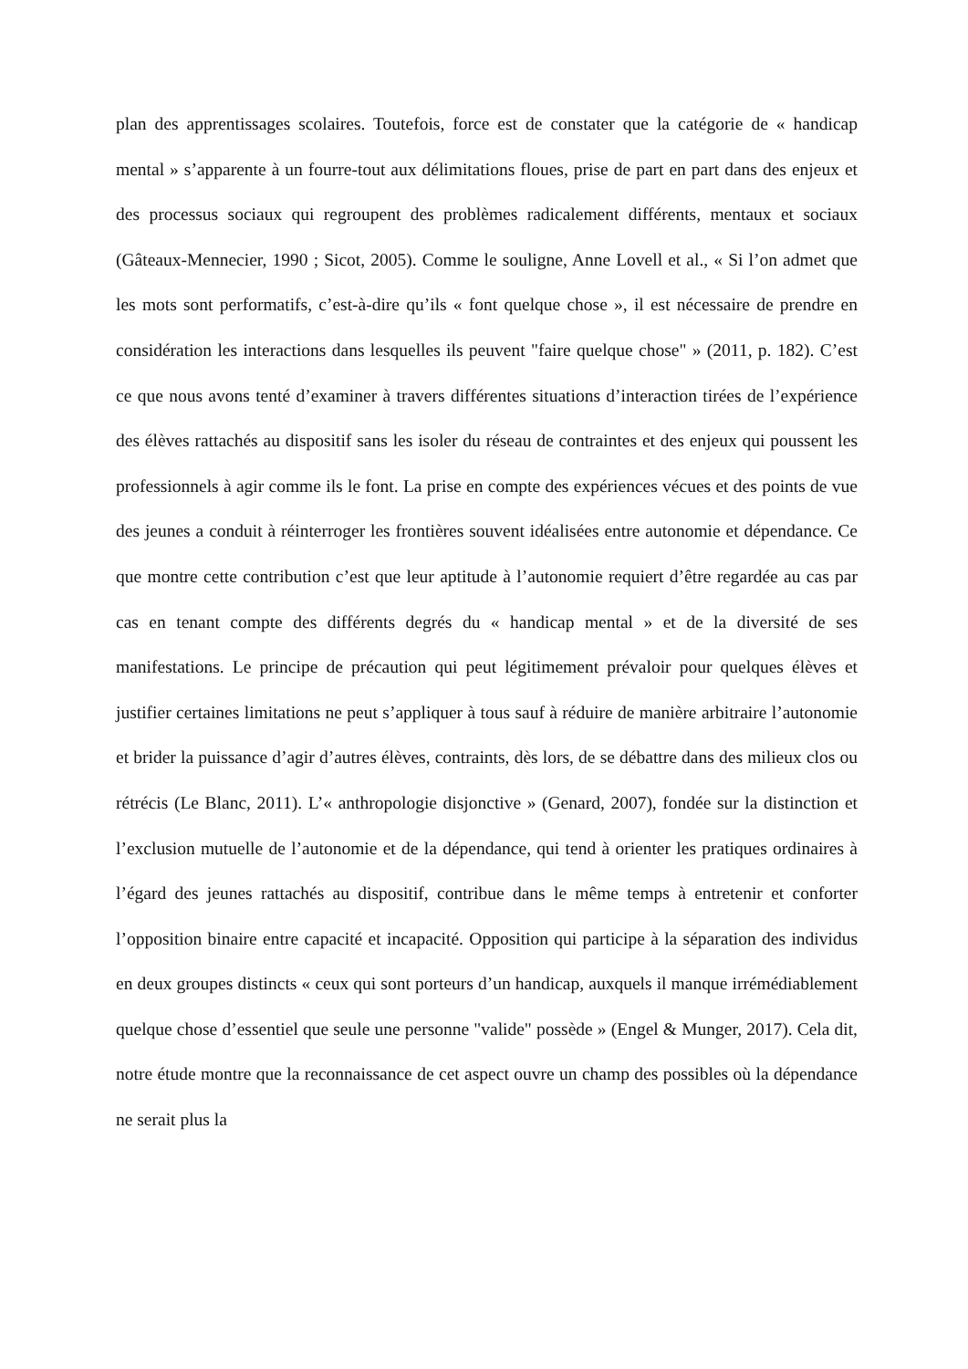plan des apprentissages scolaires. Toutefois, force est de constater que la catégorie de « handicap mental » s’apparente à un fourre-tout aux délimitations floues, prise de part en part dans des enjeux et des processus sociaux qui regroupent des problèmes radicalement différents, mentaux et sociaux (Gâteaux-Mennecier, 1990 ; Sicot, 2005). Comme le souligne, Anne Lovell et al., « Si l’on admet que les mots sont performatifs, c’est-à-dire qu’ils « font quelque chose », il est nécessaire de prendre en considération les interactions dans lesquelles ils peuvent "faire quelque chose" » (2011, p. 182). C’est ce que nous avons tenté d’examiner à travers différentes situations d’interaction tirées de l’expérience des élèves rattachés au dispositif sans les isoler du réseau de contraintes et des enjeux qui poussent les professionnels à agir comme ils le font. La prise en compte des expériences vécues et des points de vue des jeunes a conduit à réinterroger les frontières souvent idéalisées entre autonomie et dépendance. Ce que montre cette contribution c’est que leur aptitude à l’autonomie requiert d’être regardée au cas par cas en tenant compte des différents degrés du « handicap mental » et de la diversité de ses manifestations. Le principe de précaution qui peut légitimement prévaloir pour quelques élèves et justifier certaines limitations ne peut s’appliquer à tous sauf à réduire de manière arbitraire l’autonomie et brider la puissance d’agir d’autres élèves, contraints, dès lors, de se débattre dans des milieux clos ou rétrécis (Le Blanc, 2011). L’« anthropologie disjonctive » (Genard, 2007), fondée sur la distinction et l’exclusion mutuelle de l’autonomie et de la dépendance, qui tend à orienter les pratiques ordinaires à l’égard des jeunes rattachés au dispositif, contribue dans le même temps à entretenir et conforter l’opposition binaire entre capacité et incapacité. Opposition qui participe à la séparation des individus en deux groupes distincts « ceux qui sont porteurs d’un handicap, auxquels il manque irrémédiablement quelque chose d’essentiel que seule une personne "valide" possède » (Engel & Munger, 2017). Cela dit, notre étude montre que la reconnaissance de cet aspect ouvre un champ des possibles où la dépendance ne serait plus la